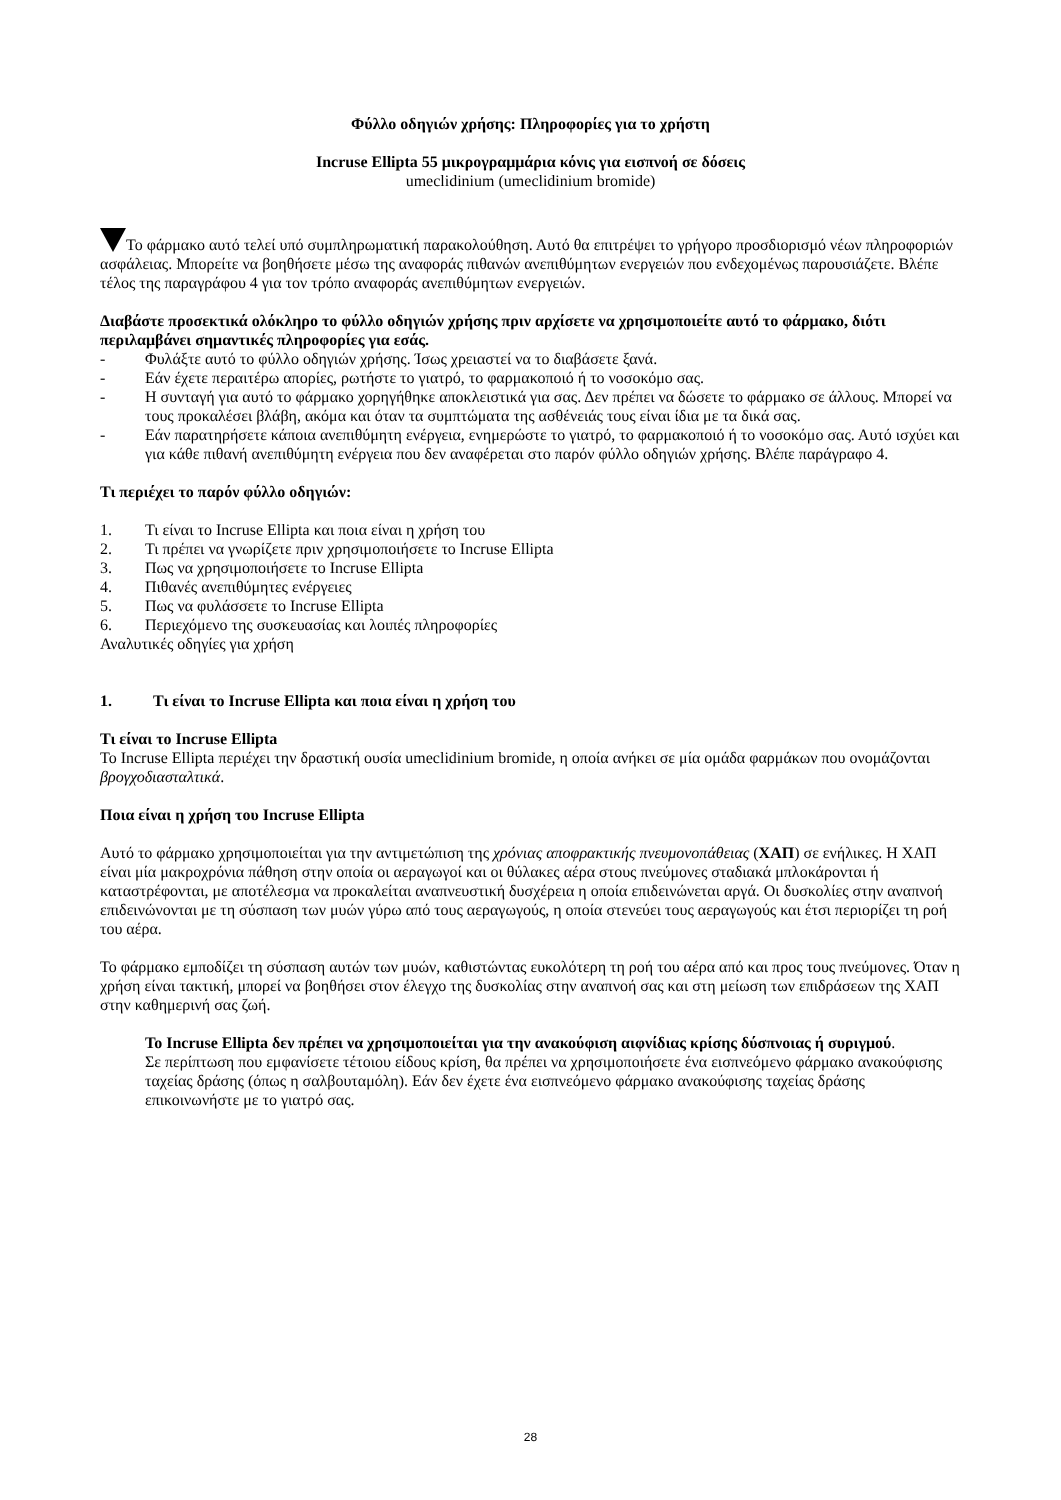Φύλλο οδηγιών χρήσης: Πληροφορίες για το χρήστη
Incruse Ellipta 55 μικρογραμμάρια κόνις για εισπνοή σε δόσεις
umeclidinium (umeclidinium bromide)
Το φάρμακο αυτό τελεί υπό συμπληρωματική παρακολούθηση. Αυτό θα επιτρέψει το γρήγορο προσδιορισμό νέων πληροφοριών ασφάλειας. Μπορείτε να βοηθήσετε μέσω της αναφοράς πιθανών ανεπιθύμητων ενεργειών που ενδεχομένως παρουσιάζετε. Βλέπε τέλος της παραγράφου 4 για τον τρόπο αναφοράς ανεπιθύμητων ενεργειών.
Διαβάστε προσεκτικά ολόκληρο το φύλλο οδηγιών χρήσης πριν αρχίσετε να χρησιμοποιείτε αυτό το φάρμακο, διότι περιλαμβάνει σημαντικές πληροφορίες για εσάς.
- Φυλάξτε αυτό το φύλλο οδηγιών χρήσης. Ίσως χρειαστεί να το διαβάσετε ξανά.
- Εάν έχετε περαιτέρω απορίες, ρωτήστε το γιατρό, το φαρμακοποιό ή το νοσοκόμο σας.
- Η συνταγή για αυτό το φάρμακο χορηγήθηκε αποκλειστικά για σας. Δεν πρέπει να δώσετε το φάρμακο σε άλλους. Μπορεί να τους προκαλέσει βλάβη, ακόμα και όταν τα συμπτώματα της ασθένειάς τους είναι ίδια με τα δικά σας.
- Εάν παρατηρήσετε κάποια ανεπιθύμητη ενέργεια, ενημερώστε το γιατρό, το φαρμακοποιό ή το νοσοκόμο σας. Αυτό ισχύει και για κάθε πιθανή ανεπιθύμητη ενέργεια που δεν αναφέρεται στο παρόν φύλλο οδηγιών χρήσης. Βλέπε παράγραφο 4.
Τι περιέχει το παρόν φύλλο οδηγιών:
1. Τι είναι το Incruse Ellipta και ποια είναι η χρήση του
2. Τι πρέπει να γνωρίζετε πριν χρησιμοποιήσετε το Incruse Ellipta
3. Πως να χρησιμοποιήσετε το Incruse Ellipta
4. Πιθανές ανεπιθύμητες ενέργειες
5. Πως να φυλάσσετε το Incruse Ellipta
6. Περιεχόμενο της συσκευασίας και λοιπές πληροφορίες
Αναλυτικές οδηγίες για χρήση
1. Τι είναι το Incruse Ellipta και ποια είναι η χρήση του
Τι είναι το Incruse Ellipta
Το Incruse Ellipta περιέχει την δραστική ουσία umeclidinium bromide, η οποία ανήκει σε μία ομάδα φαρμάκων που ονομάζονται βρογχοδιασταλτικά.
Ποια είναι η χρήση του Incruse Ellipta
Αυτό το φάρμακο χρησιμοποιείται για την αντιμετώπιση της χρόνιας αποφρακτικής πνευμονοπάθειας (ΧΑΠ) σε ενήλικες. Η ΧΑΠ είναι μία μακροχρόνια πάθηση στην οποία οι αεραγωγοί και οι θύλακες αέρα στους πνεύμονες σταδιακά μπλοκάρονται ή καταστρέφονται, με αποτέλεσμα να προκαλείται αναπνευστική δυσχέρεια η οποία επιδεινώνεται αργά. Οι δυσκολίες στην αναπνοή επιδεινώνονται με τη σύσπαση των μυών γύρω από τους αεραγωγούς, η οποία στενεύει τους αεραγωγούς και έτσι περιορίζει τη ροή του αέρα.
Το φάρμακο εμποδίζει τη σύσπαση αυτών των μυών, καθιστώντας ευκολότερη τη ροή του αέρα από και προς τους πνεύμονες. Όταν η χρήση είναι τακτική, μπορεί να βοηθήσει στον έλεγχο της δυσκολίας στην αναπνοή σας και στη μείωση των επιδράσεων της ΧΑΠ στην καθημερινή σας ζωή.
Το Incruse Ellipta δεν πρέπει να χρησιμοποιείται για την ανακούφιση αιφνίδιας κρίσης δύσπνοιας ή συριγμού.
Σε περίπτωση που εμφανίσετε τέτοιου είδους κρίση, θα πρέπει να χρησιμοποιήσετε ένα εισπνεόμενο φάρμακο ανακούφισης ταχείας δράσης (όπως η σαλβουταμόλη). Εάν δεν έχετε ένα εισπνεόμενο φάρμακο ανακούφισης ταχείας δράσης επικοινωνήστε με το γιατρό σας.
28